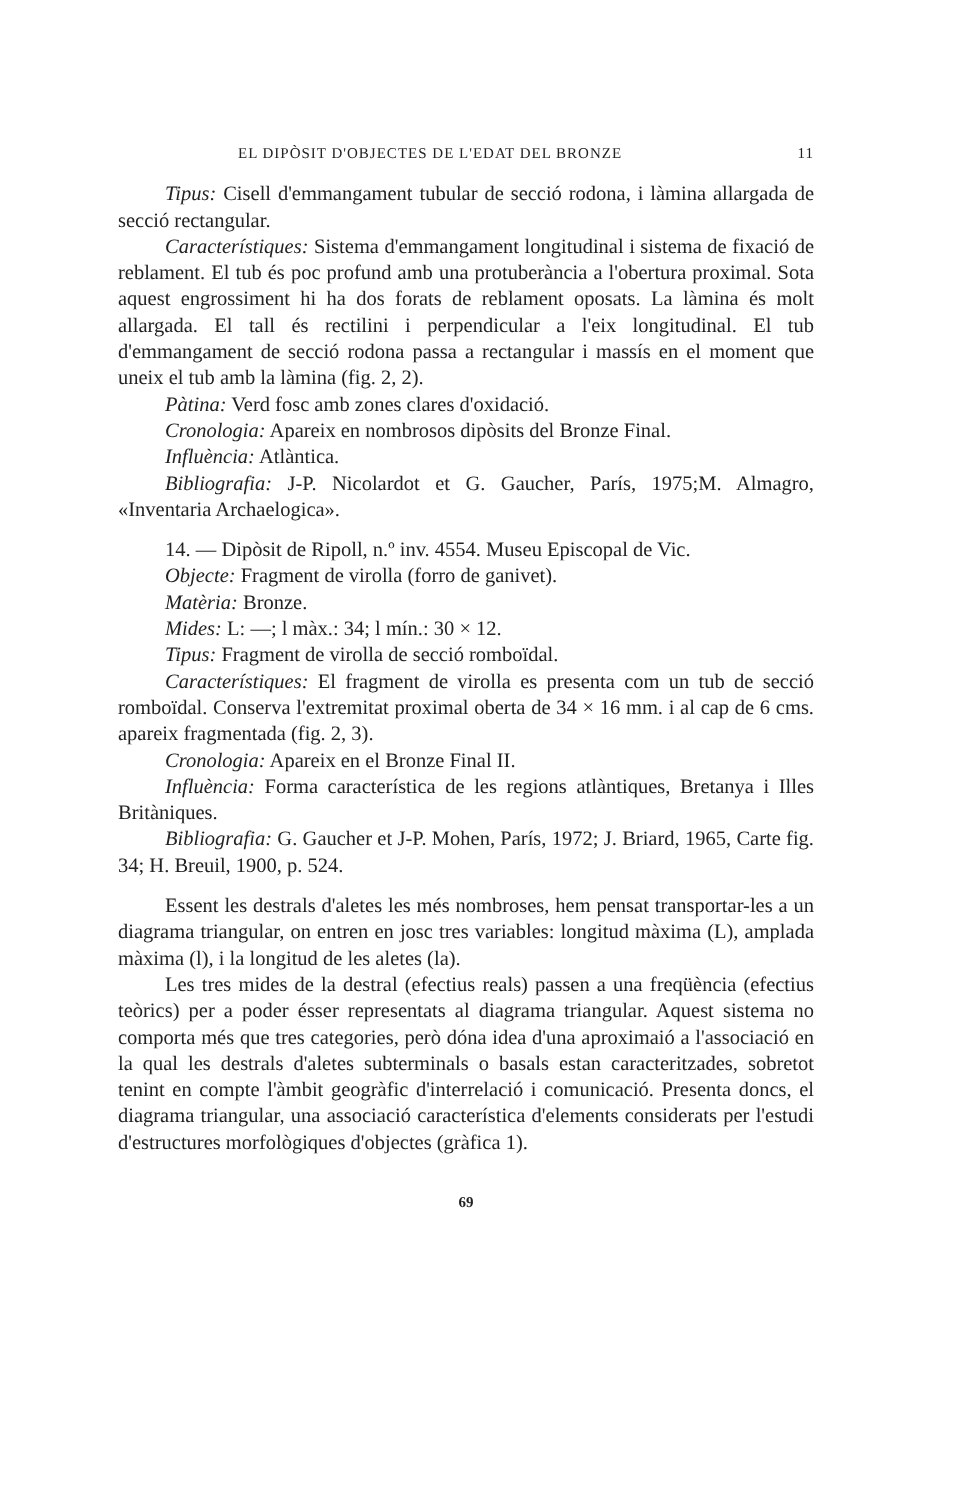EL DIPÒSIT D'OBJECTES DE L'EDAT DEL BRONZE 11
Tipus: Cisell d'emmangament tubular de secció rodona, i làmina allargada de secció rectangular.
Característiques: Sistema d'emmangament longitudinal i sistema de fixació de reblament. El tub és poc profund amb una protuberància a l'obertura proximal. Sota aquest engrossiment hi ha dos forats de reblament oposats. La làmina és molt allargada. El tall és rectilini i perpendicular a l'eix longitudinal. El tub d'emmangament de secció rodona passa a rectangular i massís en el moment que uneix el tub amb la làmina (fig. 2, 2).
Pàtina: Verd fosc amb zones clares d'oxidació.
Cronologia: Apareix en nombrosos dipòsits del Bronze Final.
Influència: Atlàntica.
Bibliografia: J-P. Nicolardot et G. Gaucher, París, 1975;M. Almagro, «Inventaria Archaelogica».
14. — Dipòsit de Ripoll, n.º inv. 4554. Museu Episcopal de Vic.
Objecte: Fragment de virolla (forro de ganivet).
Matèria: Bronze.
Mides: L: —; l màx.: 34; l mín.: 30 × 12.
Tipus: Fragment de virolla de secció romboïdal.
Característiques: El fragment de virolla es presenta com un tub de secció romboïdal. Conserva l'extremitat proximal oberta de 34 × 16 mm. i al cap de 6 cms. apareix fragmentada (fig. 2, 3).
Cronologia: Apareix en el Bronze Final II.
Influència: Forma característica de les regions atlàntiques, Bretanya i Illes Britàniques.
Bibliografia: G. Gaucher et J-P. Mohen, París, 1972; J. Briard, 1965, Carte fig. 34; H. Breuil, 1900, p. 524.
Essent les destrals d'aletes les més nombroses, hem pensat transportar-les a un diagrama triangular, on entren en josc tres variables: longitud màxima (L), amplada màxima (l), i la longitud de les aletes (la).
Les tres mides de la destral (efectius reals) passen a una freqüència (efectius teòrics) per a poder ésser representats al diagrama triangular. Aquest sistema no comporta més que tres categories, però dóna idea d'una aproximaió a l'associació en la qual les destrals d'aletes subterminals o basals estan caracteritzades, sobretot tenint en compte l'àmbit geogràfic d'interrelació i comunicació. Presenta doncs, el diagrama triangular, una associació característica d'elements considerats per l'estudi d'estructures morfològiques d'objectes (gràfica 1).
69